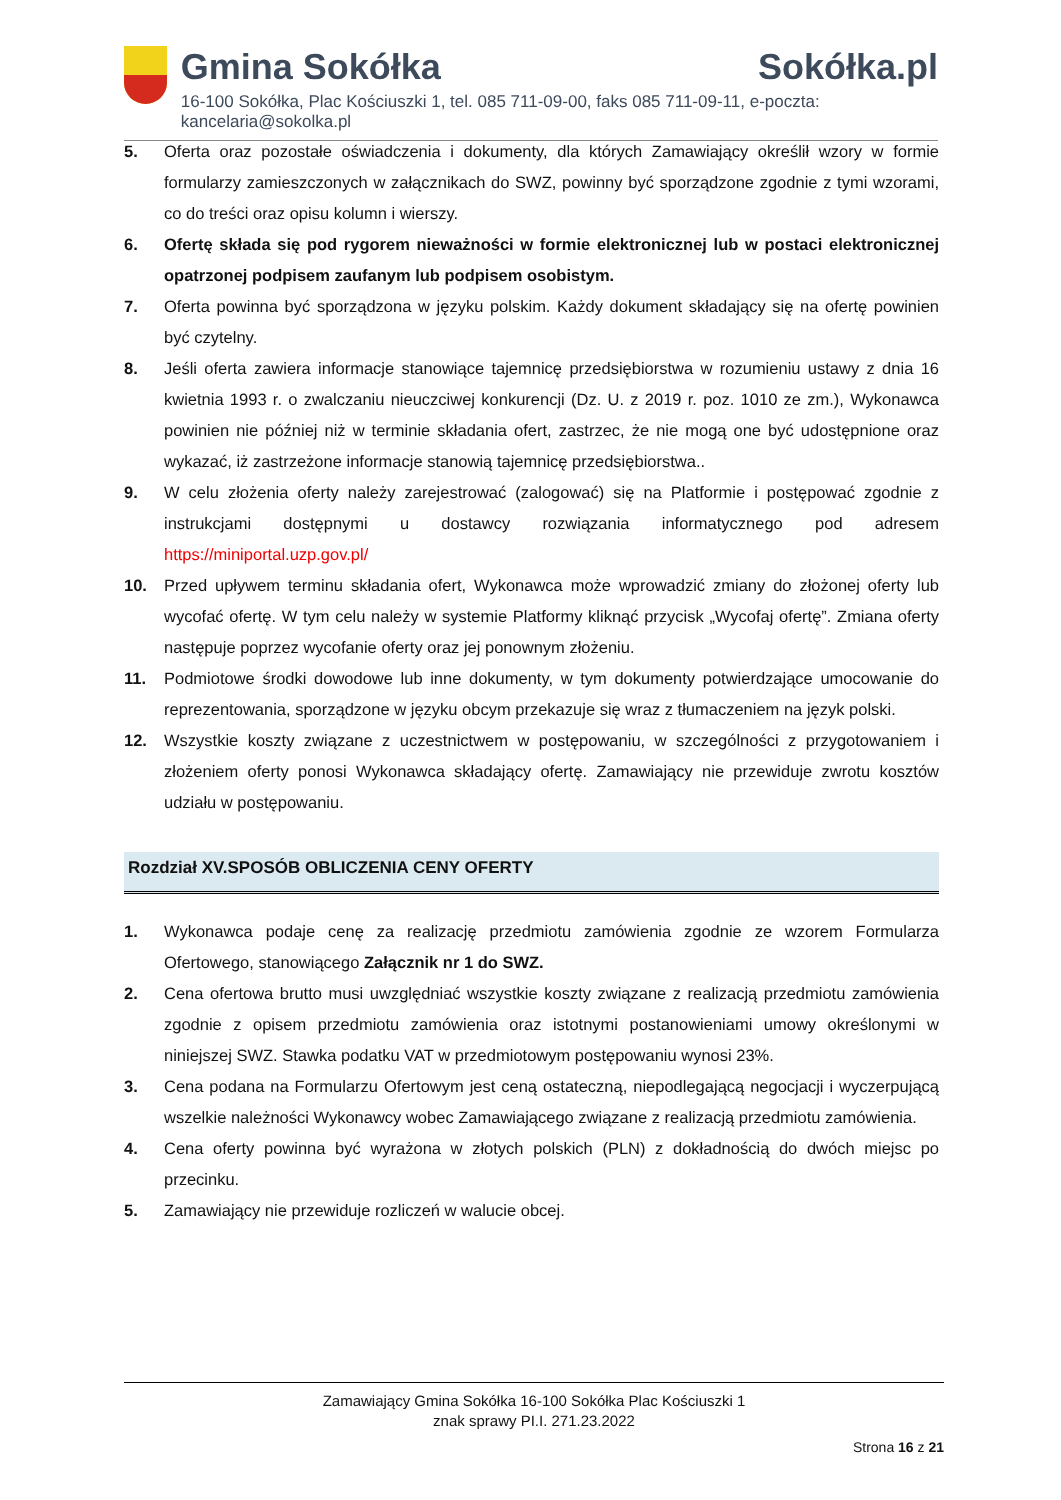Gmina Sokółka
16-100 Sokółka, Plac Kościuszki 1, tel. 085 711-09-00, faks 085 711-09-11, e-poczta: kancelaria@sokolka.pl
Sokółka.pl
5. Oferta oraz pozostałe oświadczenia i dokumenty, dla których Zamawiający określił wzory w formie formularzy zamieszczonych w załącznikach do SWZ, powinny być sporządzone zgodnie z tymi wzorami, co do treści oraz opisu kolumn i wierszy.
6. Ofertę składa się pod rygorem nieważności w formie elektronicznej lub w postaci elektronicznej opatrzonej podpisem zaufanym lub podpisem osobistym.
7. Oferta powinna być sporządzona w języku polskim. Każdy dokument składający się na ofertę powinien być czytelny.
8. Jeśli oferta zawiera informacje stanowiące tajemnicę przedsiębiorstwa w rozumieniu ustawy z dnia 16 kwietnia 1993 r. o zwalczaniu nieuczciwej konkurencji (Dz. U. z 2019 r. poz. 1010 ze zm.), Wykonawca powinien nie później niż w terminie składania ofert, zastrzec, że nie mogą one być udostępnione oraz wykazać, iż zastrzeżone informacje stanowią tajemnicę przedsiębiorstwa..
9. W celu złożenia oferty należy zarejestrować (zalogować) się na Platformie i postępować zgodnie z instrukcjami dostępnymi u dostawcy rozwiązania informatycznego pod adresem https://miniportal.uzp.gov.pl/
10. Przed upływem terminu składania ofert, Wykonawca może wprowadzić zmiany do złożonej oferty lub wycofać ofertę. W tym celu należy w systemie Platformy kliknąć przycisk „Wycofaj ofertę”. Zmiana oferty następuje poprzez wycofanie oferty oraz jej ponownym złożeniu.
11. Podmiotowe środki dowodowe lub inne dokumenty, w tym dokumenty potwierdzające umocowanie do reprezentowania, sporządzone w języku obcym przekazuje się wraz z tłumaczeniem na język polski.
12. Wszystkie koszty związane z uczestnictwem w postępowaniu, w szczególności z przygotowaniem i złożeniem oferty ponosi Wykonawca składający ofertę. Zamawiający nie przewiduje zwrotu kosztów udziału w postępowaniu.
Rozdział XV.SPOSÓB OBLICZENIA CENY OFERTY
1. Wykonawca podaje cenę za realizację przedmiotu zamówienia zgodnie ze wzorem Formularza Ofertowego, stanowiącego Załącznik nr 1 do SWZ.
2. Cena ofertowa brutto musi uwzględniać wszystkie koszty związane z realizacją przedmiotu zamówienia zgodnie z opisem przedmiotu zamówienia oraz istotnymi postanowieniami umowy określonymi w niniejszej SWZ. Stawka podatku VAT w przedmiotowym postępowaniu wynosi 23%.
3. Cena podana na Formularzu Ofertowym jest ceną ostateczną, niepodlegającą negocjacji i wyczerpującą wszelkie należności Wykonawcy wobec Zamawiającego związane z realizacją przedmiotu zamówienia.
4. Cena oferty powinna być wyrażona w złotych polskich (PLN) z dokładnością do dwóch miejsc po przecinku.
5. Zamawiający nie przewiduje rozliczeń w walucie obcej.
Zamawiający Gmina Sokółka 16-100 Sokółka Plac Kościuszki 1
znak sprawy PI.I. 271.23.2022
Strona 16 z 21